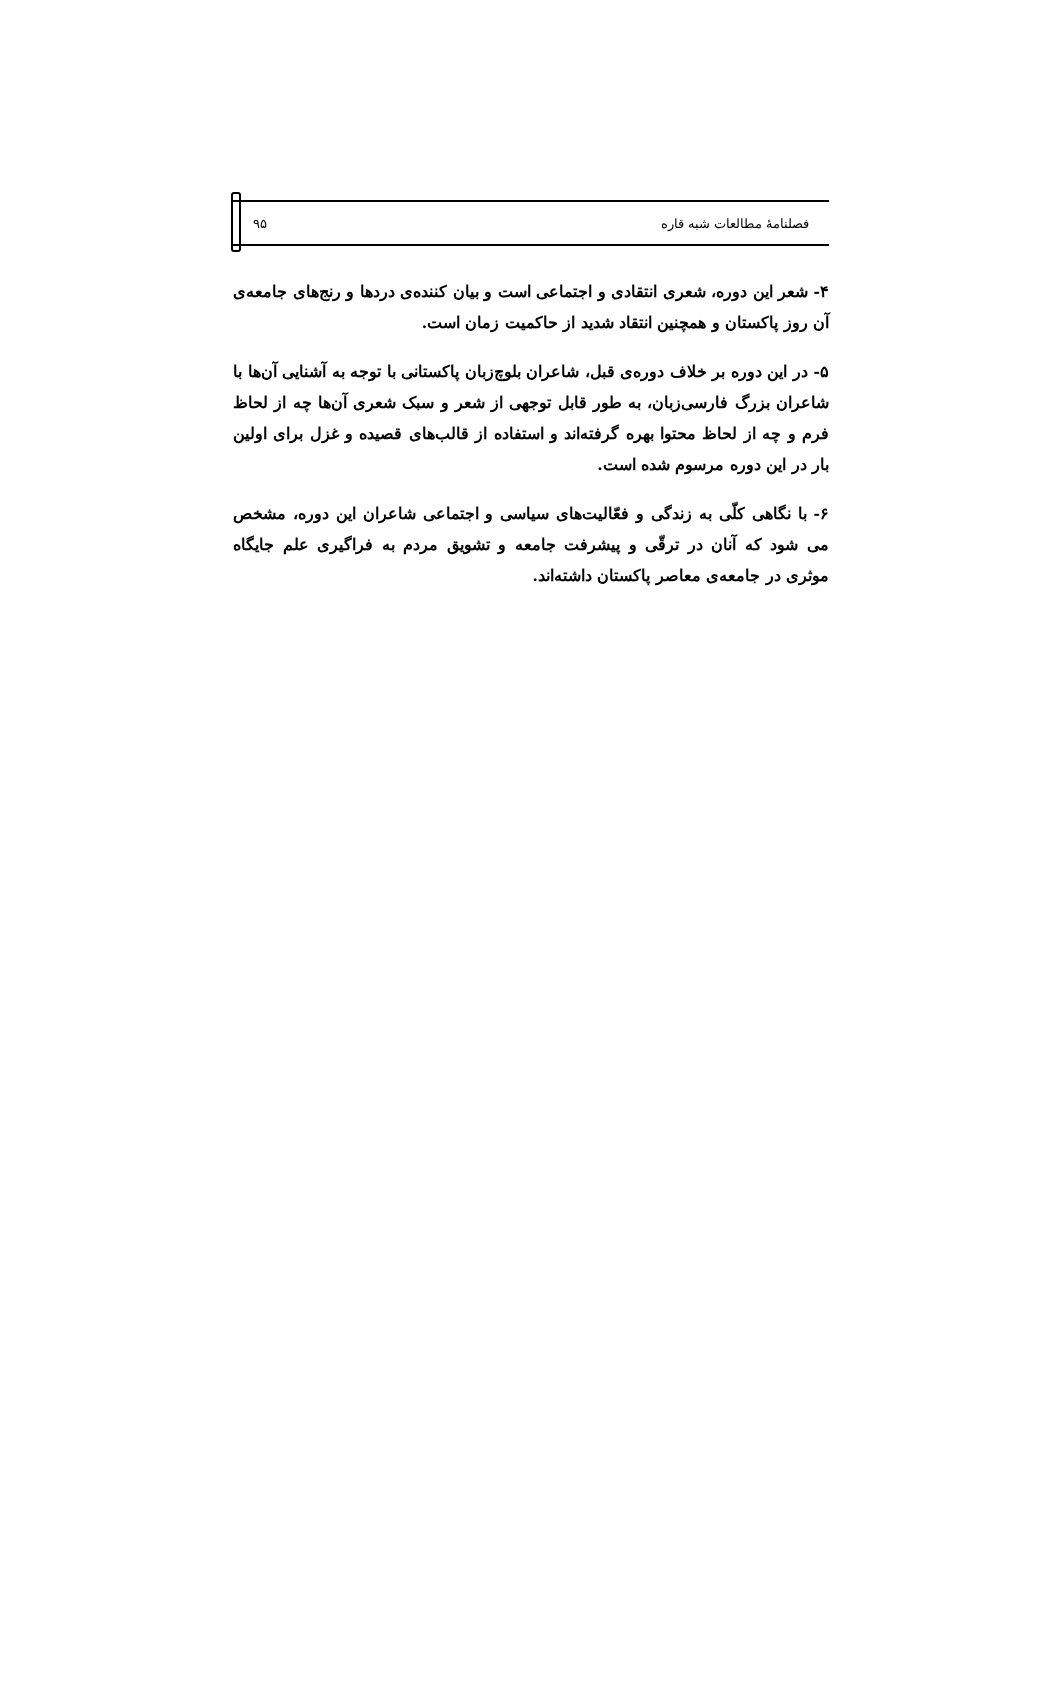فصلنامهٔ مطالعات شبه قاره ۹۵
۴- شعر این دوره، شعری انتقادی و اجتماعی است و بیان کننده‌ی دردها و رنج‌های جامعه‌ی آن روز پاکستان و همچنین انتقاد شدید از حاکمیت زمان است.
۵- در این دوره بر خلاف دوره‌ی قبل، شاعران بلوچ‌زبان پاکستانی با توجه به آشنایی آن‌ها با شاعران بزرگ فارسی‌زبان، به طور قابل توجهی از شعر و سبک شعری آن‌ها چه از لحاظ فرم و چه از لحاظ محتوا بهره گرفته‌اند و استفاده از قالب‌های قصیده و غزل برای اولین بار در این دوره مرسوم شده است.
۶- با نگاهی کلّی به زندگی و فعّالیت‌های سیاسی و اجتماعی شاعران این دوره، مشخص می شود که آنان در ترقّی و پیشرفت جامعه و تشویق مردم به فراگیری علم جایگاه موثری در جامعه‌ی معاصر پاکستان داشته‌اند.